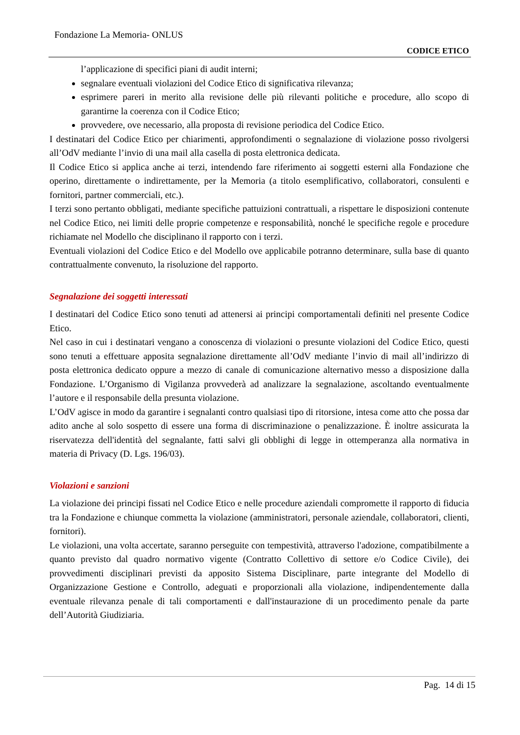Fondazione La Memoria- ONLUS
CODICE ETICO
l’applicazione di specifici piani di audit interni;
segnalare eventuali violazioni del Codice Etico di significativa rilevanza;
esprimere pareri in merito alla revisione delle più rilevanti politiche e procedure, allo scopo di garantirne la coerenza con il Codice Etico;
provvedere, ove necessario, alla proposta di revisione periodica del Codice Etico.
I destinatari del Codice Etico per chiarimenti, approfondimenti o segnalazione di violazione posso rivolgersi all’OdV mediante l’invio di una mail alla casella di posta elettronica dedicata.
Il Codice Etico si applica anche ai terzi, intendendo fare riferimento ai soggetti esterni alla Fondazione che operino, direttamente o indirettamente, per la Memoria (a titolo esemplificativo, collaboratori, consulenti e fornitori, partner commerciali, etc.).
I terzi sono pertanto obbligati, mediante specifiche pattuizioni contrattuali, a rispettare le disposizioni contenute nel Codice Etico, nei limiti delle proprie competenze e responsabilità, nonché le specifiche regole e procedure richiamate nel Modello che disciplinano il rapporto con i terzi.
Eventuali violazioni del Codice Etico e del Modello ove applicabile potranno determinare, sulla base di quanto contrattualmente convenuto, la risoluzione del rapporto.
Segnalazione dei soggetti interessati
I destinatari del Codice Etico sono tenuti ad attenersi ai principi comportamentali definiti nel presente Codice Etico.
Nel caso in cui i destinatari vengano a conoscenza di violazioni o presunte violazioni del Codice Etico, questi sono tenuti a effettuare apposita segnalazione direttamente all’OdV mediante l’invio di mail all’indirizzo di posta elettronica dedicato oppure a mezzo di canale di comunicazione alternativo messo a disposizione dalla Fondazione. L’Organismo di Vigilanza provvederà ad analizzare la segnalazione, ascoltando eventualmente l’autore e il responsabile della presunta violazione.
L’OdV agisce in modo da garantire i segnalanti contro qualsiasi tipo di ritorsione, intesa come atto che possa dar adito anche al solo sospetto di essere una forma di discriminazione o penalizzazione. È inoltre assicurata la riservatezza dell'identità del segnalante, fatti salvi gli obblighi di legge in ottemperanza alla normativa in materia di Privacy (D. Lgs. 196/03).
Violazioni e sanzioni
La violazione dei principi fissati nel Codice Etico e nelle procedure aziendali compromette il rapporto di fiducia tra la Fondazione e chiunque commetta la violazione (amministratori, personale aziendale, collaboratori, clienti, fornitori).
Le violazioni, una volta accertate, saranno perseguite con tempestività, attraverso l'adozione, compatibilmente a quanto previsto dal quadro normativo vigente (Contratto Collettivo di settore e/o Codice Civile), dei provvedimenti disciplinari previsti da apposito Sistema Disciplinare, parte integrante del Modello di Organizzazione Gestione e Controllo, adeguati e proporzionali alla violazione, indipendentemente dalla eventuale rilevanza penale di tali comportamenti e dall'instaurazione di un procedimento penale da parte dell’Autorità Giudiziaria.
Pag. 14 di 15